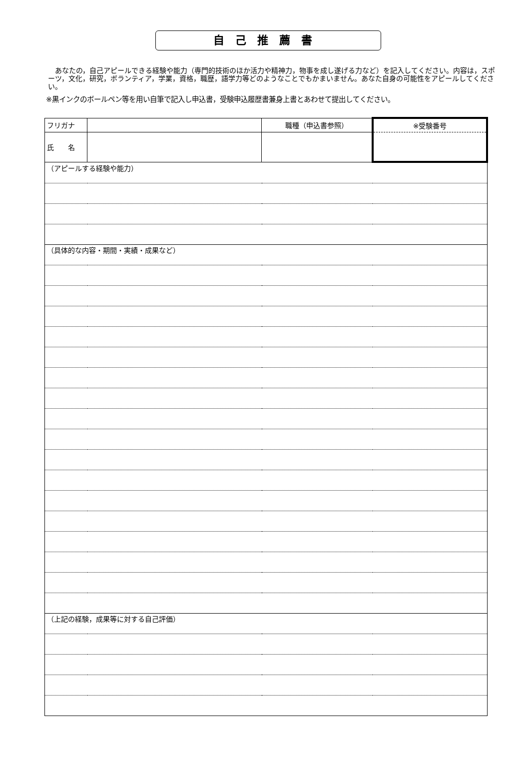自己推薦書
　あなたの，自己アピールできる経験や能力（専門的技術のほか活力や精神力，物事を成し遂げる力など）を記入してください。内容は，スポーツ，文化，研究，ボランティア，学業，資格，職歴，語学力等どのようなことでもかまいません。あなた自身の可能性をアピールしてください。
※黒インクのボールペン等を用い自筆で記入し申込書，受験申込履歴書兼身上書とあわせて提出してください。
| フリガナ | | 職種（申込書参照） | ※受験番号 |
| 氏 名 | | | |
| （アピールする経験や能力） | | | |
| （具体的な内容・期間・実績・成果など） | | | |
| （上記の経験，成果等に対する自己評価） | | | |